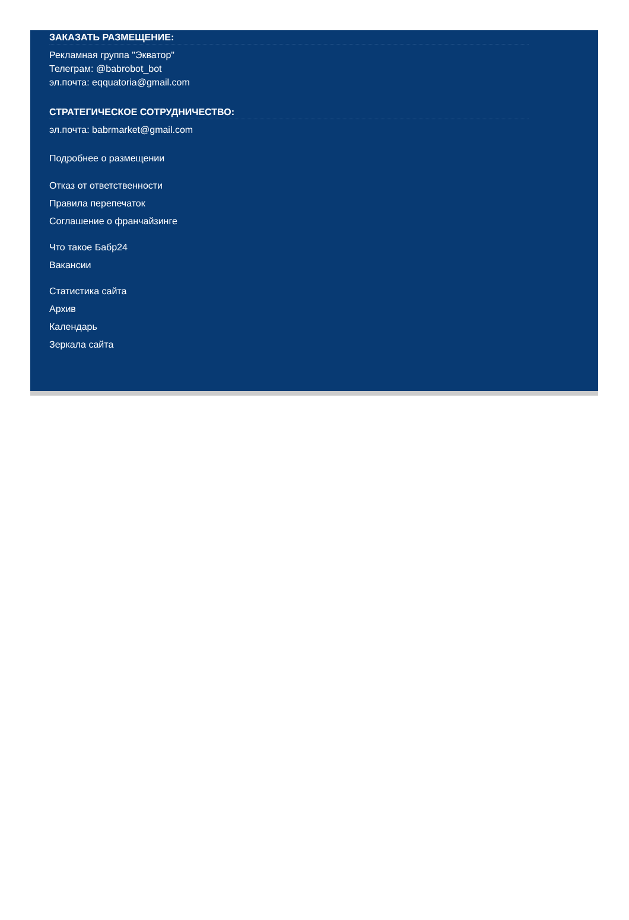ЗАКАЗАТЬ РАЗМЕЩЕНИЕ:
Рекламная группа "Экватор"
Телеграм: @babrobot_bot
эл.почта: eqquatoria@gmail.com
СТРАТЕГИЧЕСКОЕ СОТРУДНИЧЕСТВО:
эл.почта: babrmarket@gmail.com
Подробнее о размещении
Отказ от ответственности
Правила перепечаток
Соглашение о франчайзинге
Что такое Бабр24
Вакансии
Статистика сайта
Архив
Календарь
Зеркала сайта